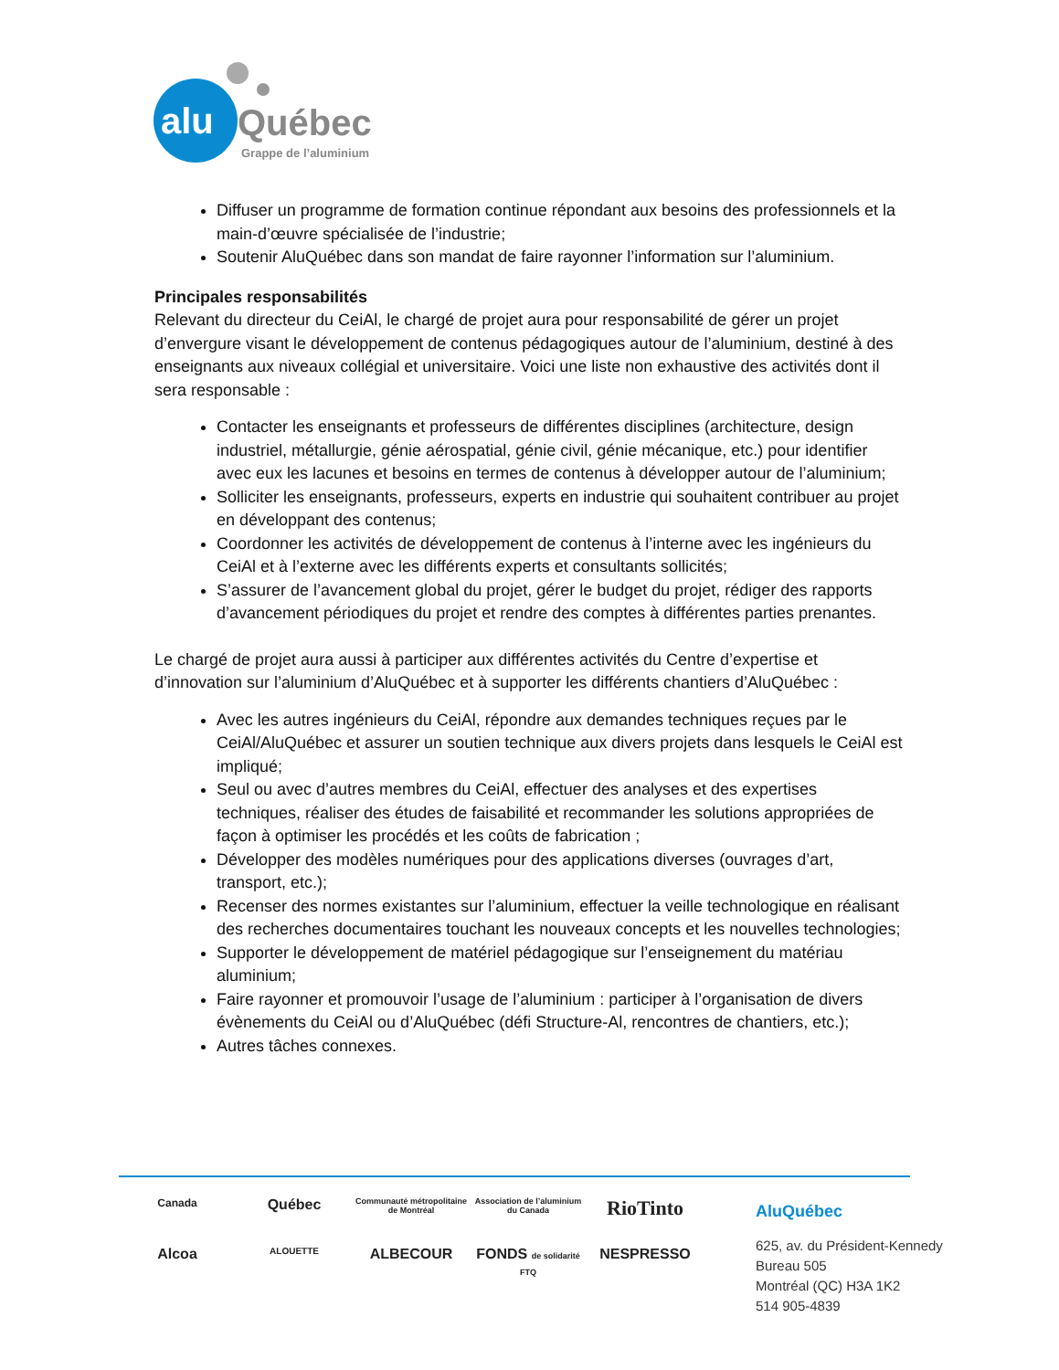alu
Québec
Grappe de l’aluminium
Diffuser un programme de formation continue répondant aux besoins des professionnels et la main-d’œuvre spécialisée de l’industrie;
Soutenir AluQuébec dans son mandat de faire rayonner l’information sur l’aluminium.
Principales responsabilités
Relevant du directeur du CeiAl, le chargé de projet aura pour responsabilité de gérer un projet d’envergure visant le développement de contenus pédagogiques autour de l’aluminium, destiné à des enseignants aux niveaux collégial et universitaire. Voici une liste non exhaustive des activités dont il sera responsable :
Contacter les enseignants et professeurs de différentes disciplines (architecture, design industriel, métallurgie, génie aérospatial, génie civil, génie mécanique, etc.) pour identifier avec eux les lacunes et besoins en termes de contenus à développer autour de l’aluminium;
Solliciter les enseignants, professeurs, experts en industrie qui souhaitent contribuer au projet en développant des contenus;
Coordonner les activités de développement de contenus à l’interne avec les ingénieurs du CeiAl et à l’externe avec les différents experts et consultants sollicités;
S’assurer de l’avancement global du projet, gérer le budget du projet, rédiger des rapports d’avancement périodiques du projet et rendre des comptes à différentes parties prenantes.
Le chargé de projet aura aussi à participer aux différentes activités du Centre d’expertise et d’innovation sur l’aluminium d’AluQuébec et à supporter les différents chantiers d’AluQuébec :
Avec les autres ingénieurs du CeiAl, répondre aux demandes techniques reçues par le CeiAl/AluQuébec et assurer un soutien technique aux divers projets dans lesquels le CeiAl est impliqué;
Seul ou avec d’autres membres du CeiAl, effectuer des analyses et des expertises techniques, réaliser des études de faisabilité et recommander les solutions appropriées de façon à optimiser les procédés et les coûts de fabrication ;
Développer des modèles numériques pour des applications diverses (ouvrages d’art, transport, etc.);
Recenser des normes existantes sur l’aluminium, effectuer la veille technologique en réalisant des recherches documentaires touchant les nouveaux concepts et les nouvelles technologies;
Supporter le développement de matériel pédagogique sur l’enseignement du matériau aluminium;
Faire rayonner et promouvoir l’usage de l’aluminium : participer à l’organisation de divers évènements du CeiAl ou d’AluQuébec (défi Structure-Al, rencontres de chantiers, etc.);
Autres tâches connexes.
Canada
Québec
Communauté métropolitaine de Montréal
Association de l’aluminium du Canada
RioTinto
Alcoa
ALOUETTE
ALBECOUR
FONDS de solidarité FTQ
NESPRESSO
AluQuébec
625, av. du Président-Kennedy
Bureau 505
Montréal (QC) H3A 1K2
514 905-4839